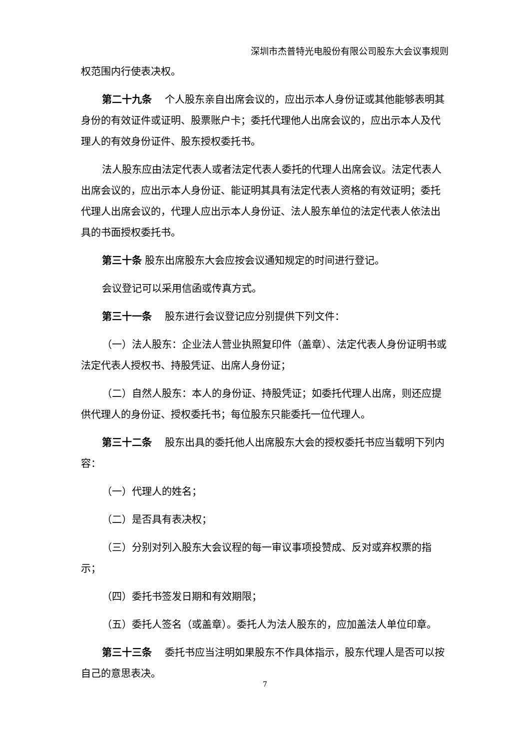深圳市杰普特光电股份有限公司股东大会议事规则
权范围内行使表决权。
第二十九条　 个人股东亲自出席会议的，应出示本人身份证或其他能够表明其身份的有效证件或证明、股票账户卡；委托代理他人出席会议的，应出示本人及代理人的有效身份证件、股东授权委托书。
法人股东应由法定代表人或者法定代表人委托的代理人出席会议。法定代表人出席会议的，应出示本人身份证、能证明其具有法定代表人资格的有效证明；委托代理人出席会议的，代理人应出示本人身份证、法人股东单位的法定代表人依法出具的书面授权委托书。
第三十条 股东出席股东大会应按会议通知规定的时间进行登记。
会议登记可以采用信函或传真方式。
第三十一条　 股东进行会议登记应分别提供下列文件：
（一）法人股东：企业法人营业执照复印件（盖章）、法定代表人身份证明书或法定代表人授权书、持股凭证、出席人身份证；
（二）自然人股东：本人的身份证、持股凭证；如委托代理人出席，则还应提供代理人的身份证、授权委托书；每位股东只能委托一位代理人。
第三十二条　 股东出具的委托他人出席股东大会的授权委托书应当载明下列内容：
（一）代理人的姓名；
（二）是否具有表决权；
（三）分别对列入股东大会议程的每一审议事项投赞成、反对或弃权票的指示；
（四）委托书签发日期和有效期限；
（五）委托人签名（或盖章）。委托人为法人股东的，应加盖法人单位印章。
第三十三条　 委托书应当注明如果股东不作具体指示，股东代理人是否可以按自己的意思表决。
7